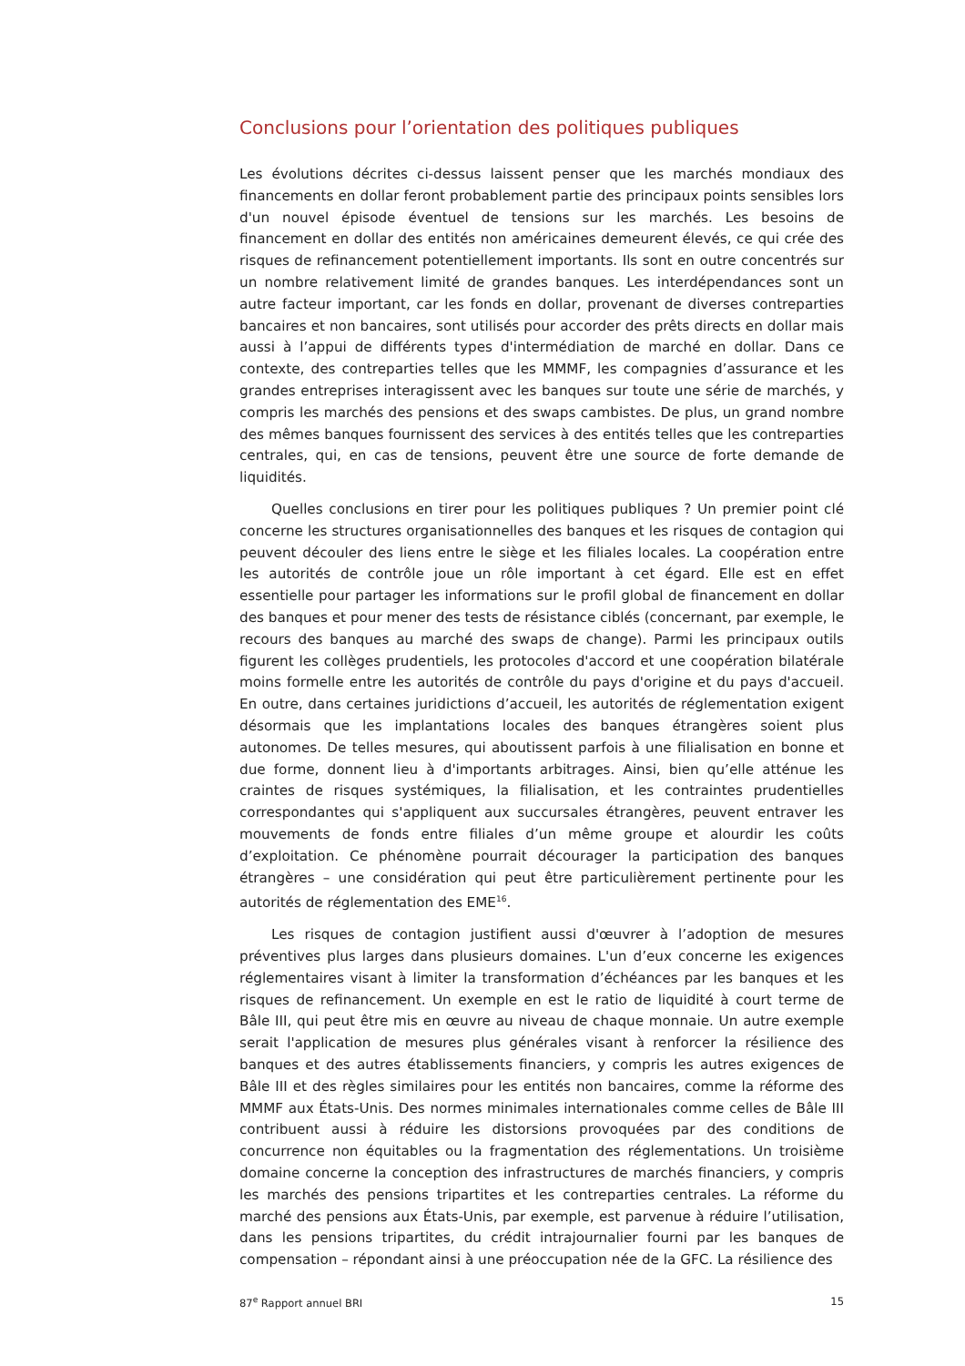Conclusions pour l’orientation des politiques publiques
Les évolutions décrites ci-dessus laissent penser que les marchés mondiaux des financements en dollar feront probablement partie des principaux points sensibles lors d'un nouvel épisode éventuel de tensions sur les marchés. Les besoins de financement en dollar des entités non américaines demeurent élevés, ce qui crée des risques de refinancement potentiellement importants. Ils sont en outre concentrés sur un nombre relativement limité de grandes banques. Les interdépendances sont un autre facteur important, car les fonds en dollar, provenant de diverses contreparties bancaires et non bancaires, sont utilisés pour accorder des prêts directs en dollar mais aussi à l’appui de différents types d'intermédiation de marché en dollar. Dans ce contexte, des contreparties telles que les MMMF, les compagnies d’assurance et les grandes entreprises interagissent avec les banques sur toute une série de marchés, y compris les marchés des pensions et des swaps cambistes. De plus, un grand nombre des mêmes banques fournissent des services à des entités telles que les contreparties centrales, qui, en cas de tensions, peuvent être une source de forte demande de liquidités.
Quelles conclusions en tirer pour les politiques publiques ? Un premier point clé concerne les structures organisationnelles des banques et les risques de contagion qui peuvent découler des liens entre le siège et les filiales locales. La coopération entre les autorités de contrôle joue un rôle important à cet égard. Elle est en effet essentielle pour partager les informations sur le profil global de financement en dollar des banques et pour mener des tests de résistance ciblés (concernant, par exemple, le recours des banques au marché des swaps de change). Parmi les principaux outils figurent les collèges prudentiels, les protocoles d'accord et une coopération bilatérale moins formelle entre les autorités de contrôle du pays d'origine et du pays d'accueil. En outre, dans certaines juridictions d’accueil, les autorités de réglementation exigent désormais que les implantations locales des banques étrangères soient plus autonomes. De telles mesures, qui aboutissent parfois à une filialisation en bonne et due forme, donnent lieu à d'importants arbitrages. Ainsi, bien qu’elle atténue les craintes de risques systémiques, la filialisation, et les contraintes prudentielles correspondantes qui s'appliquent aux succursales étrangères, peuvent entraver les mouvements de fonds entre filiales d’un même groupe et alourdir les coûts d’exploitation. Ce phénomène pourrait décourager la participation des banques étrangères – une considération qui peut être particulièrement pertinente pour les autorités de réglementation des EME<sup>16</sup>.
Les risques de contagion justifient aussi d'œuvrer à l’adoption de mesures préventives plus larges dans plusieurs domaines. L'un d’eux concerne les exigences réglementaires visant à limiter la transformation d’échéances par les banques et les risques de refinancement. Un exemple en est le ratio de liquidité à court terme de Bâle III, qui peut être mis en œuvre au niveau de chaque monnaie. Un autre exemple serait l'application de mesures plus générales visant à renforcer la résilience des banques et des autres établissements financiers, y compris les autres exigences de Bâle III et des règles similaires pour les entités non bancaires, comme la réforme des MMMF aux États-Unis. Des normes minimales internationales comme celles de Bâle III contribuent aussi à réduire les distorsions provoquées par des conditions de concurrence non équitables ou la fragmentation des réglementations. Un troisième domaine concerne la conception des infrastructures de marchés financiers, y compris les marchés des pensions tripartites et les contreparties centrales. La réforme du marché des pensions aux États-Unis, par exemple, est parvenue à réduire l’utilisation, dans les pensions tripartites, du crédit intrajournalier fourni par les banques de compensation – répondant ainsi à une préoccupation née de la GFC. La résilience des
87<sup>e</sup> Rapport annuel BRI 15